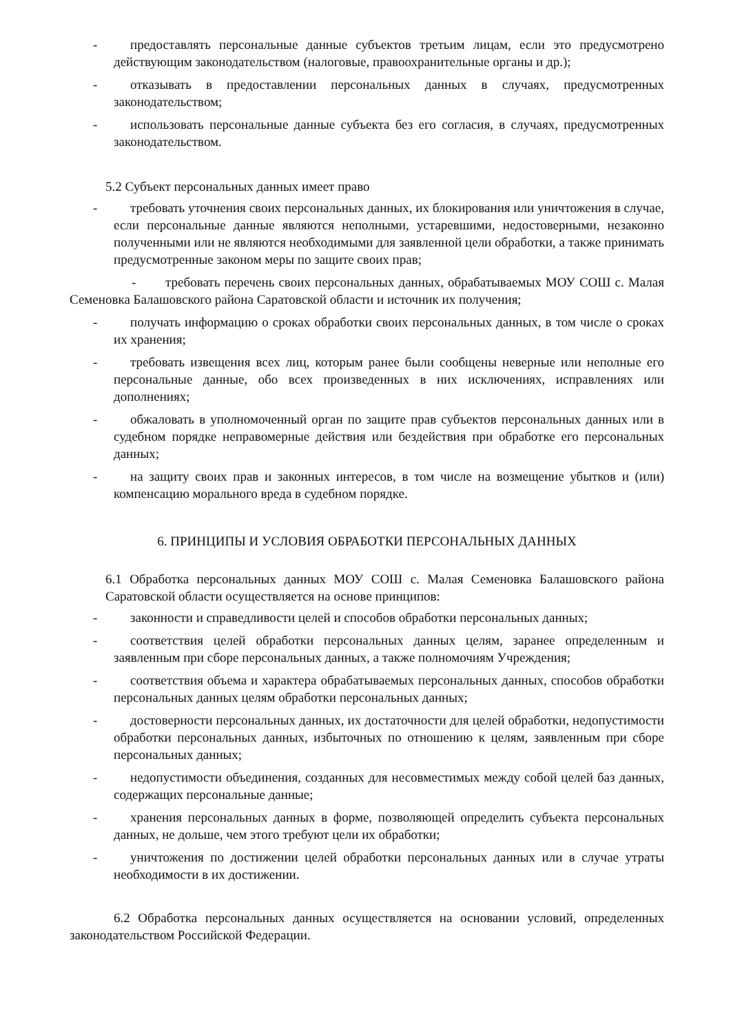- предоставлять персональные данные субъектов третьим лицам, если это предусмотрено действующим законодательством (налоговые, правоохранительные органы и др.);
- отказывать в предоставлении персональных данных в случаях, предусмотренных законодательством;
- использовать персональные данные субъекта без его согласия, в случаях, предусмотренных законодательством.
5.2 Субъект персональных данных имеет право
- требовать уточнения своих персональных данных, их блокирования или уничтожения в случае, если персональные данные являются неполными, устаревшими, недостоверными, незаконно полученными или не являются необходимыми для заявленной цели обработки, а также принимать предусмотренные законом меры по защите своих прав;
- требовать перечень своих персональных данных, обрабатываемых МОУ СОШ с. Малая Семеновка Балашовского района Саратовской области и источник их получения;
- получать информацию о сроках обработки своих персональных данных, в том числе о сроках их хранения;
- требовать извещения всех лиц, которым ранее были сообщены неверные или неполные его персональные данные, обо всех произведенных в них исключениях, исправлениях или дополнениях;
- обжаловать в уполномоченный орган по защите прав субъектов персональных данных или в судебном порядке неправомерные действия или бездействия при обработке его персональных данных;
- на защиту своих прав и законных интересов, в том числе на возмещение убытков и (или) компенсацию морального вреда в судебном порядке.
6. ПРИНЦИПЫ И УСЛОВИЯ ОБРАБОТКИ ПЕРСОНАЛЬНЫХ ДАННЫХ
6.1 Обработка персональных данных МОУ СОШ с. Малая Семеновка Балашовского района Саратовской области осуществляется на основе принципов:
- законности и справедливости целей и способов обработки персональных данных;
- соответствия целей обработки персональных данных целям, заранее определенным и заявленным при сборе персональных данных, а также полномочиям Учреждения;
- соответствия объема и характера обрабатываемых персональных данных, способов обработки персональных данных целям обработки персональных данных;
- достоверности персональных данных, их достаточности для целей обработки, недопустимости обработки персональных данных, избыточных по отношению к целям, заявленным при сборе персональных данных;
- недопустимости объединения, созданных для несовместимых между собой целей баз данных, содержащих персональные данные;
- хранения персональных данных в форме, позволяющей определить субъекта персональных данных, не дольше, чем этого требуют цели их обработки;
- уничтожения по достижении целей обработки персональных данных или в случае утраты необходимости в их достижении.
6.2 Обработка персональных данных осуществляется на основании условий, определенных законодательством Российской Федерации.